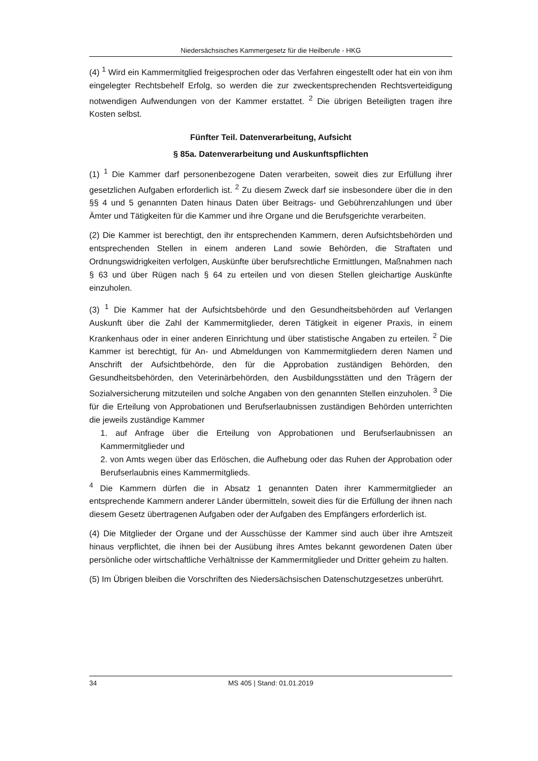Niedersächsisches Kammergesetz für die Heilberufe - HKG
(4) <sup>1</sup> Wird ein Kammermitglied freigesprochen oder das Verfahren eingestellt oder hat ein von ihm eingelegter Rechtsbehelf Erfolg, so werden die zur zweckentsprechenden Rechtsverteidigung notwendigen Aufwendungen von der Kammer erstattet. <sup>2</sup> Die übrigen Beteiligten tragen ihre Kosten selbst.
Fünfter Teil. Datenverarbeitung, Aufsicht
§ 85a. Datenverarbeitung und Auskunftspflichten
(1) <sup>1</sup> Die Kammer darf personenbezogene Daten verarbeiten, soweit dies zur Erfüllung ihrer gesetzlichen Aufgaben erforderlich ist. <sup>2</sup> Zu diesem Zweck darf sie insbesondere über die in den §§ 4 und 5 genannten Daten hinaus Daten über Beitrags- und Gebührenzahlungen und über Ämter und Tätigkeiten für die Kammer und ihre Organe und die Berufsgerichte verarbeiten.
(2) Die Kammer ist berechtigt, den ihr entsprechenden Kammern, deren Aufsichtsbehörden und entsprechenden Stellen in einem anderen Land sowie Behörden, die Straftaten und Ordnungswidrigkeiten verfolgen, Auskünfte über berufsrechtliche Ermittlungen, Maßnahmen nach § 63 und über Rügen nach § 64 zu erteilen und von diesen Stellen gleichartige Auskünfte einzuholen.
(3) <sup>1</sup> Die Kammer hat der Aufsichtsbehörde und den Gesundheitsbehörden auf Verlangen Auskunft über die Zahl der Kammermitglieder, deren Tätigkeit in eigener Praxis, in einem Krankenhaus oder in einer anderen Einrichtung und über statistische Angaben zu erteilen. <sup>2</sup> Die Kammer ist berechtigt, für An- und Abmeldungen von Kammermitgliedern deren Namen und Anschrift der Aufsichtbehörde, den für die Approbation zuständigen Behörden, den Gesundheitsbehörden, den Veterinärbehörden, den Ausbildungsstätten und den Trägern der Sozialversicherung mitzuteilen und solche Angaben von den genannten Stellen einzuholen. <sup>3</sup> Die für die Erteilung von Approbationen und Berufserlaubnissen zuständigen Behörden unterrichten die jeweils zuständige Kammer
1. auf Anfrage über die Erteilung von Approbationen und Berufserlaubnissen an Kammermitglieder und
2. von Amts wegen über das Erlöschen, die Aufhebung oder das Ruhen der Approbation oder Berufserlaubnis eines Kammermitglieds.
<sup>4</sup> Die Kammern dürfen die in Absatz 1 genannten Daten ihrer Kammermitglieder an entsprechende Kammern anderer Länder übermitteln, soweit dies für die Erfüllung der ihnen nach diesem Gesetz übertragenen Aufgaben oder der Aufgaben des Empfängers erforderlich ist.
(4) Die Mitglieder der Organe und der Ausschüsse der Kammer sind auch über ihre Amtszeit hinaus verpflichtet, die ihnen bei der Ausübung ihres Amtes bekannt gewordenen Daten über persönliche oder wirtschaftliche Verhältnisse der Kammermitglieder und Dritter geheim zu halten.
(5) Im Übrigen bleiben die Vorschriften des Niedersächsischen Datenschutzgesetzes unberührt.
34 MS 405 | Stand: 01.01.2019